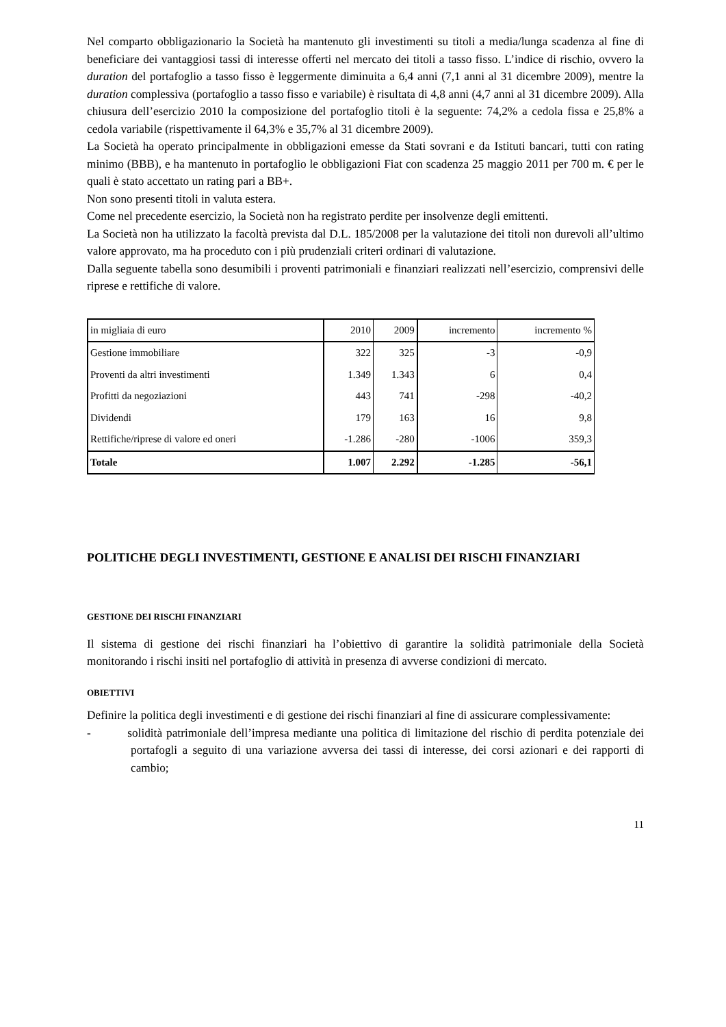Nel comparto obbligazionario la Società ha mantenuto gli investimenti su titoli a media/lunga scadenza al fine di beneficiare dei vantaggiosi tassi di interesse offerti nel mercato dei titoli a tasso fisso. L’indice di rischio, ovvero la duration del portafoglio a tasso fisso è leggermente diminuita a 6,4 anni (7,1 anni al 31 dicembre 2009), mentre la duration complessiva (portafoglio a tasso fisso e variabile) è risultata di 4,8 anni (4,7 anni al 31 dicembre 2009). Alla chiusura dell’esercizio 2010 la composizione del portafoglio titoli è la seguente: 74,2% a cedola fissa e 25,8% a cedola variabile (rispettivamente il 64,3% e 35,7% al 31 dicembre 2009).
La Società ha operato principalmente in obbligazioni emesse da Stati sovrani e da Istituti bancari, tutti con rating minimo (BBB), e ha mantenuto in portafoglio le obbligazioni Fiat con scadenza 25 maggio 2011 per 700 m. € per le quali è stato accettato un rating pari a BB+.
Non sono presenti titoli in valuta estera.
Come nel precedente esercizio, la Società non ha registrato perdite per insolvenze degli emittenti.
La Società non ha utilizzato la facoltà prevista dal D.L. 185/2008 per la valutazione dei titoli non durevoli all’ultimo valore approvato, ma ha proceduto con i più prudenziali criteri ordinari di valutazione.
Dalla seguente tabella sono desumibili i proventi patrimoniali e finanziari realizzati nell’esercizio, comprensivi delle riprese e rettifiche di valore.
| in migliaia di euro | 2010 | 2009 | incremento | incremento % |
| Gestione immobiliare | 322 | 325 | -3 | -0,9 |
| Proventi da altri investimenti | 1.349 | 1.343 | 6 | 0,4 |
| Profitti da negoziazioni | 443 | 741 | -298 | -40,2 |
| Dividendi | 179 | 163 | 16 | 9,8 |
| Rettifiche/riprese di valore ed oneri | -1.286 | -280 | -1006 | 359,3 |
| Totale | 1.007 | 2.292 | -1.285 | -56,1 |
POLITICHE DEGLI INVESTIMENTI, GESTIONE E ANALISI DEI RISCHI FINANZIARI
GESTIONE DEI RISCHI FINANZIARI
Il sistema di gestione dei rischi finanziari ha l’obiettivo di garantire la solidità patrimoniale della Società monitorando i rischi insiti nel portafoglio di attività in presenza di avverse condizioni di mercato.
OBIETTIVI
Definire la politica degli investimenti e di gestione dei rischi finanziari al fine di assicurare complessivamente:
- solidità patrimoniale dell’impresa mediante una politica di limitazione del rischio di perdita potenziale dei portafogli a seguito di una variazione avversa dei tassi di interesse, dei corsi azionari e dei rapporti di cambio;
11